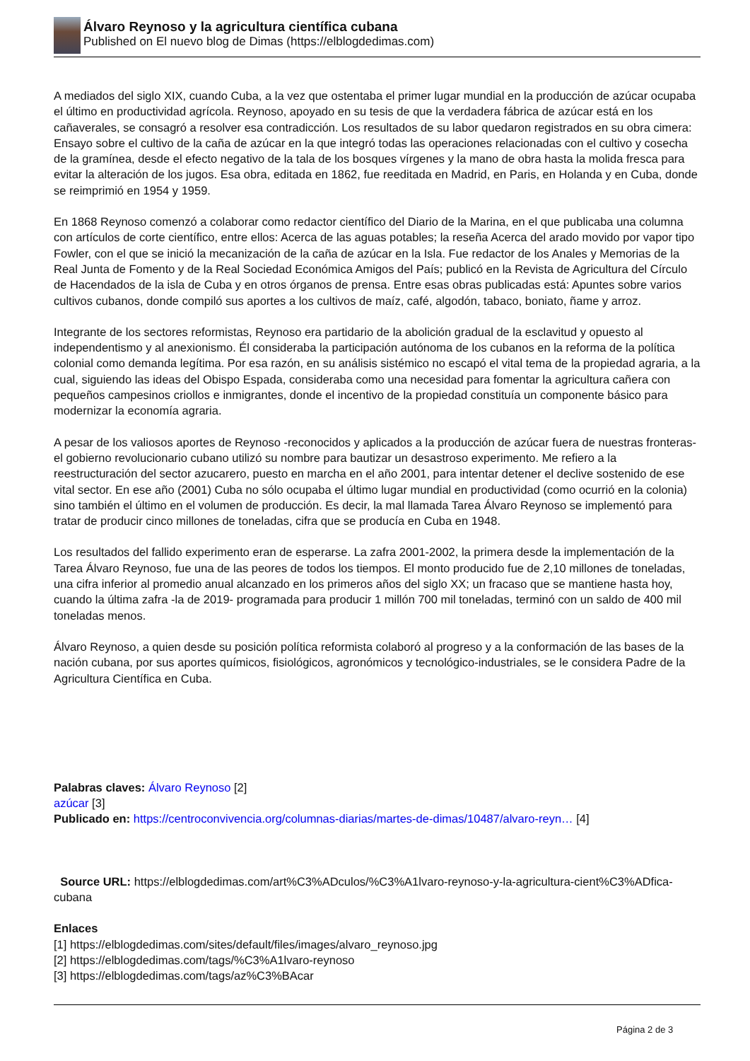Álvaro Reynoso y la agricultura científica cubana
Published on El nuevo blog de Dimas (https://elblogdedimas.com)
A mediados del siglo XIX, cuando Cuba, a la vez que ostentaba el primer lugar mundial en la producción de azúcar ocupaba el último en productividad agrícola. Reynoso, apoyado en su tesis de que la verdadera fábrica de azúcar está en los cañaverales, se consagró a resolver esa contradicción. Los resultados de su labor quedaron registrados en su obra cimera: Ensayo sobre el cultivo de la caña de azúcar en la que integró todas las operaciones relacionadas con el cultivo y cosecha de la gramínea, desde el efecto negativo de la tala de los bosques vírgenes y la mano de obra hasta la molida fresca para evitar la alteración de los jugos. Esa obra, editada en 1862, fue reeditada en Madrid, en Paris, en Holanda y en Cuba, donde se reimprimió en 1954 y 1959.
En 1868 Reynoso comenzó a colaborar como redactor científico del Diario de la Marina, en el que publicaba una columna con artículos de corte científico, entre ellos: Acerca de las aguas potables; la reseña Acerca del arado movido por vapor tipo Fowler, con el que se inició la mecanización de la caña de azúcar en la Isla. Fue redactor de los Anales y Memorias de la Real Junta de Fomento y de la Real Sociedad Económica Amigos del País; publicó en la Revista de Agricultura del Círculo de Hacendados de la isla de Cuba y en otros órganos de prensa. Entre esas obras publicadas está: Apuntes sobre varios cultivos cubanos, donde compiló sus aportes a los cultivos de maíz, café, algodón, tabaco, boniato, ñame y arroz.
Integrante de los sectores reformistas, Reynoso era partidario de la abolición gradual de la esclavitud y opuesto al independentismo y al anexionismo. Él consideraba la participación autónoma de los cubanos en la reforma de la política colonial como demanda legítima. Por esa razón, en su análisis sistémico no escapó el vital tema de la propiedad agraria, a la cual, siguiendo las ideas del Obispo Espada, consideraba como una necesidad para fomentar la agricultura cañera con pequeños campesinos criollos e inmigrantes, donde el incentivo de la propiedad constituía un componente básico para modernizar la economía agraria.
A pesar de los valiosos aportes de Reynoso -reconocidos y aplicados a la producción de azúcar fuera de nuestras fronteras- el gobierno revolucionario cubano utilizó su nombre para bautizar un desastroso experimento. Me refiero a la reestructuración del sector azucarero, puesto en marcha en el año 2001, para intentar detener el declive sostenido de ese vital sector. En ese año (2001) Cuba no sólo ocupaba el último lugar mundial en productividad (como ocurrió en la colonia) sino también el último en el volumen de producción. Es decir, la mal llamada Tarea Álvaro Reynoso se implementó para tratar de producir cinco millones de toneladas, cifra que se producía en Cuba en 1948.
Los resultados del fallido experimento eran de esperarse. La zafra 2001-2002, la primera desde la implementación de la Tarea Álvaro Reynoso, fue una de las peores de todos los tiempos. El monto producido fue de 2,10 millones de toneladas, una cifra inferior al promedio anual alcanzado en los primeros años del siglo XX; un fracaso que se mantiene hasta hoy, cuando la última zafra -la de 2019- programada para producir 1 millón 700 mil toneladas, terminó con un saldo de 400 mil toneladas menos.
Álvaro Reynoso, a quien desde su posición política reformista colaboró al progreso y a la conformación de las bases de la nación cubana, por sus aportes químicos, fisiológicos, agronómicos y tecnológico-industriales, se le considera Padre de la Agricultura Científica en Cuba.
Palabras claves: Álvaro Reynoso [2]
azúcar [3]
Publicado en: https://centroconvivencia.org/columnas-diarias/martes-de-dimas/10487/alvaro-reyn… [4]
Source URL: https://elblogdedimas.com/art%C3%ADculos/%C3%A1lvaro-reynoso-y-la-agricultura-cient%C3%ADfica-cubana
Enlaces
[1] https://elblogdedimas.com/sites/default/files/images/alvaro_reynoso.jpg
[2] https://elblogdedimas.com/tags/%C3%A1lvaro-reynoso
[3] https://elblogdedimas.com/tags/az%C3%BAcar
Página 2 de 3